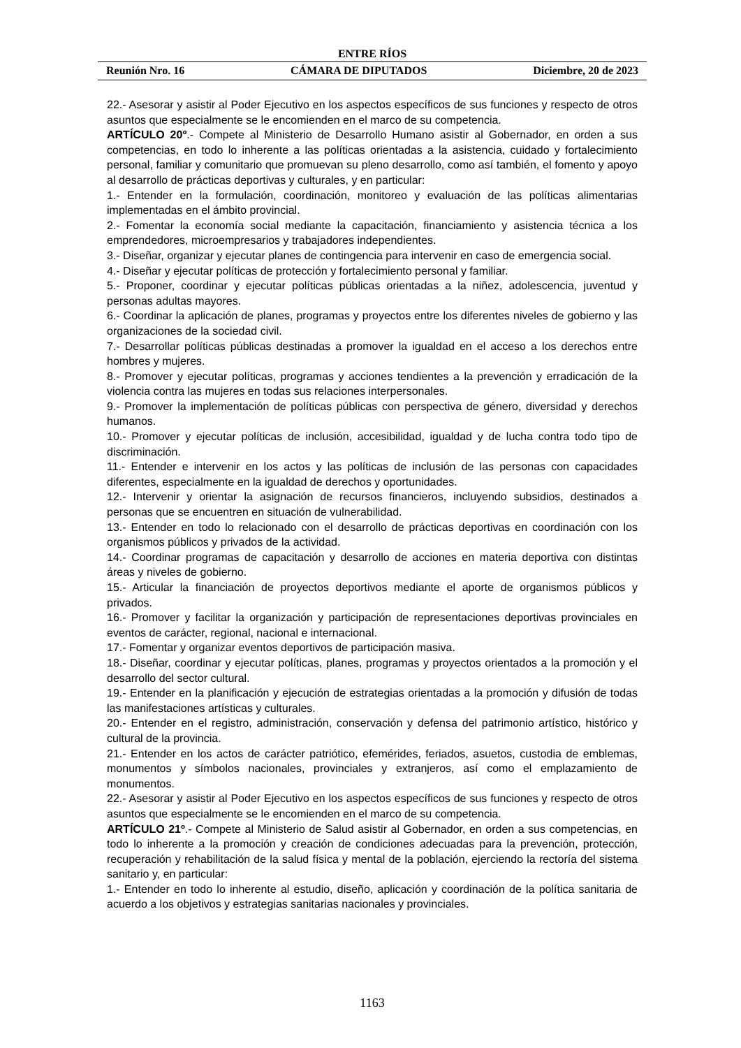ENTRE RÍOS
Reunión Nro. 16 CÁMARA DE DIPUTADOS Diciembre, 20 de 2023
22.- Asesorar y asistir al Poder Ejecutivo en los aspectos específicos de sus funciones y respecto de otros asuntos que especialmente se le encomienden en el marco de su competencia.
ARTÍCULO 20º.- Compete al Ministerio de Desarrollo Humano asistir al Gobernador, en orden a sus competencias, en todo lo inherente a las políticas orientadas a la asistencia, cuidado y fortalecimiento personal, familiar y comunitario que promuevan su pleno desarrollo, como así también, el fomento y apoyo al desarrollo de prácticas deportivas y culturales, y en particular:
1.- Entender en la formulación, coordinación, monitoreo y evaluación de las políticas alimentarias implementadas en el ámbito provincial.
2.- Fomentar la economía social mediante la capacitación, financiamiento y asistencia técnica a los emprendedores, microempresarios y trabajadores independientes.
3.- Diseñar, organizar y ejecutar planes de contingencia para intervenir en caso de emergencia social.
4.- Diseñar y ejecutar políticas de protección y fortalecimiento personal y familiar.
5.- Proponer, coordinar y ejecutar políticas públicas orientadas a la niñez, adolescencia, juventud y personas adultas mayores.
6.- Coordinar la aplicación de planes, programas y proyectos entre los diferentes niveles de gobierno y las organizaciones de la sociedad civil.
7.- Desarrollar políticas públicas destinadas a promover la igualdad en el acceso a los derechos entre hombres y mujeres.
8.- Promover y ejecutar políticas, programas y acciones tendientes a la prevención y erradicación de la violencia contra las mujeres en todas sus relaciones interpersonales.
9.- Promover la implementación de políticas públicas con perspectiva de género, diversidad y derechos humanos.
10.- Promover y ejecutar políticas de inclusión, accesibilidad, igualdad y de lucha contra todo tipo de discriminación.
11.- Entender e intervenir en los actos y las políticas de inclusión de las personas con capacidades diferentes, especialmente en la igualdad de derechos y oportunidades.
12.- Intervenir y orientar la asignación de recursos financieros, incluyendo subsidios, destinados a personas que se encuentren en situación de vulnerabilidad.
13.- Entender en todo lo relacionado con el desarrollo de prácticas deportivas en coordinación con los organismos públicos y privados de la actividad.
14.- Coordinar programas de capacitación y desarrollo de acciones en materia deportiva con distintas áreas y niveles de gobierno.
15.- Articular la financiación de proyectos deportivos mediante el aporte de organismos públicos y privados.
16.- Promover y facilitar la organización y participación de representaciones deportivas provinciales en eventos de carácter, regional, nacional e internacional.
17.- Fomentar y organizar eventos deportivos de participación masiva.
18.- Diseñar, coordinar y ejecutar políticas, planes, programas y proyectos orientados a la promoción y el desarrollo del sector cultural.
19.- Entender en la planificación y ejecución de estrategias orientadas a la promoción y difusión de todas las manifestaciones artísticas y culturales.
20.- Entender en el registro, administración, conservación y defensa del patrimonio artístico, histórico y cultural de la provincia.
21.- Entender en los actos de carácter patriótico, efemérides, feriados, asuetos, custodia de emblemas, monumentos y símbolos nacionales, provinciales y extranjeros, así como el emplazamiento de monumentos.
22.- Asesorar y asistir al Poder Ejecutivo en los aspectos específicos de sus funciones y respecto de otros asuntos que especialmente se le encomienden en el marco de su competencia.
ARTÍCULO 21º.- Compete al Ministerio de Salud asistir al Gobernador, en orden a sus competencias, en todo lo inherente a la promoción y creación de condiciones adecuadas para la prevención, protección, recuperación y rehabilitación de la salud física y mental de la población, ejerciendo la rectoría del sistema sanitario y, en particular:
1.- Entender en todo lo inherente al estudio, diseño, aplicación y coordinación de la política sanitaria de acuerdo a los objetivos y estrategias sanitarias nacionales y provinciales.
1163